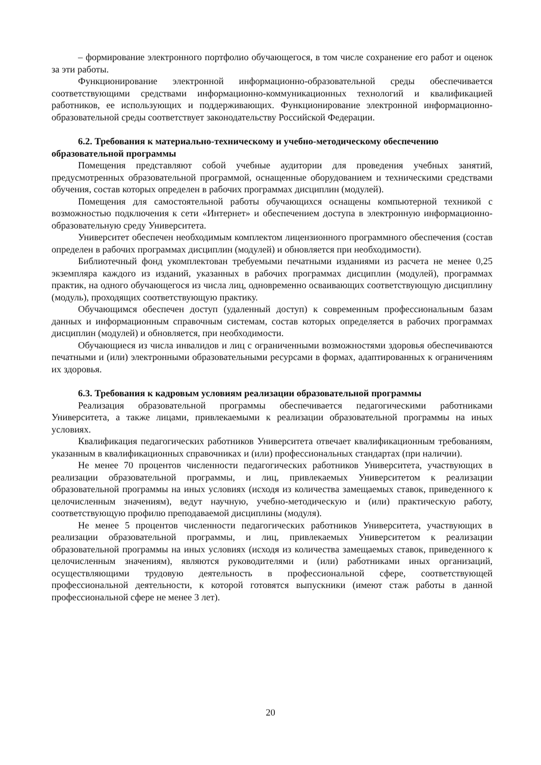– формирование электронного портфолио обучающегося, в том числе сохранение его работ и оценок за эти работы.
Функционирование электронной информационно-образовательной среды обеспечивается соответствующими средствами информационно-коммуникационных технологий и квалификацией работников, ее использующих и поддерживающих. Функционирование электронной информационно-образовательной среды соответствует законодательству Российской Федерации.
6.2. Требования к материально-техническому и учебно-методическому обеспечению образовательной программы
Помещения представляют собой учебные аудитории для проведения учебных занятий, предусмотренных образовательной программой, оснащенные оборудованием и техническими средствами обучения, состав которых определен в рабочих программах дисциплин (модулей).
Помещения для самостоятельной работы обучающихся оснащены компьютерной техникой с возможностью подключения к сети «Интернет» и обеспечением доступа в электронную информационно-образовательную среду Университета.
Университет обеспечен необходимым комплектом лицензионного программного обеспечения (состав определен в рабочих программах дисциплин (модулей) и обновляется при необходимости).
Библиотечный фонд укомплектован требуемыми печатными изданиями из расчета не менее 0,25 экземпляра каждого из изданий, указанных в рабочих программах дисциплин (модулей), программах практик, на одного обучающегося из числа лиц, одновременно осваивающих соответствующую дисциплину (модуль), проходящих соответствующую практику.
Обучающимся обеспечен доступ (удаленный доступ) к современным профессиональным базам данных и информационным справочным системам, состав которых определяется в рабочих программах дисциплин (модулей) и обновляется, при необходимости.
Обучающиеся из числа инвалидов и лиц с ограниченными возможностями здоровья обеспечиваются печатными и (или) электронными образовательными ресурсами в формах, адаптированных к ограничениям их здоровья.
6.3. Требования к кадровым условиям реализации образовательной программы
Реализация образовательной программы обеспечивается педагогическими работниками Университета, а также лицами, привлекаемыми к реализации образовательной программы на иных условиях.
Квалификация педагогических работников Университета отвечает квалификационным требованиям, указанным в квалификационных справочниках и (или) профессиональных стандартах (при наличии).
Не менее 70 процентов численности педагогических работников Университета, участвующих в реализации образовательной программы, и лиц, привлекаемых Университетом к реализации образовательной программы на иных условиях (исходя из количества замещаемых ставок, приведенного к целочисленным значениям), ведут научную, учебно-методическую и (или) практическую работу, соответствующую профилю преподаваемой дисциплины (модуля).
Не менее 5 процентов численности педагогических работников Университета, участвующих в реализации образовательной программы, и лиц, привлекаемых Университетом к реализации образовательной программы на иных условиях (исходя из количества замещаемых ставок, приведенного к целочисленным значениям), являются руководителями и (или) работниками иных организаций, осуществляющими трудовую деятельность в профессиональной сфере, соответствующей профессиональной деятельности, к которой готовятся выпускники (имеют стаж работы в данной профессиональной сфере не менее 3 лет).
20